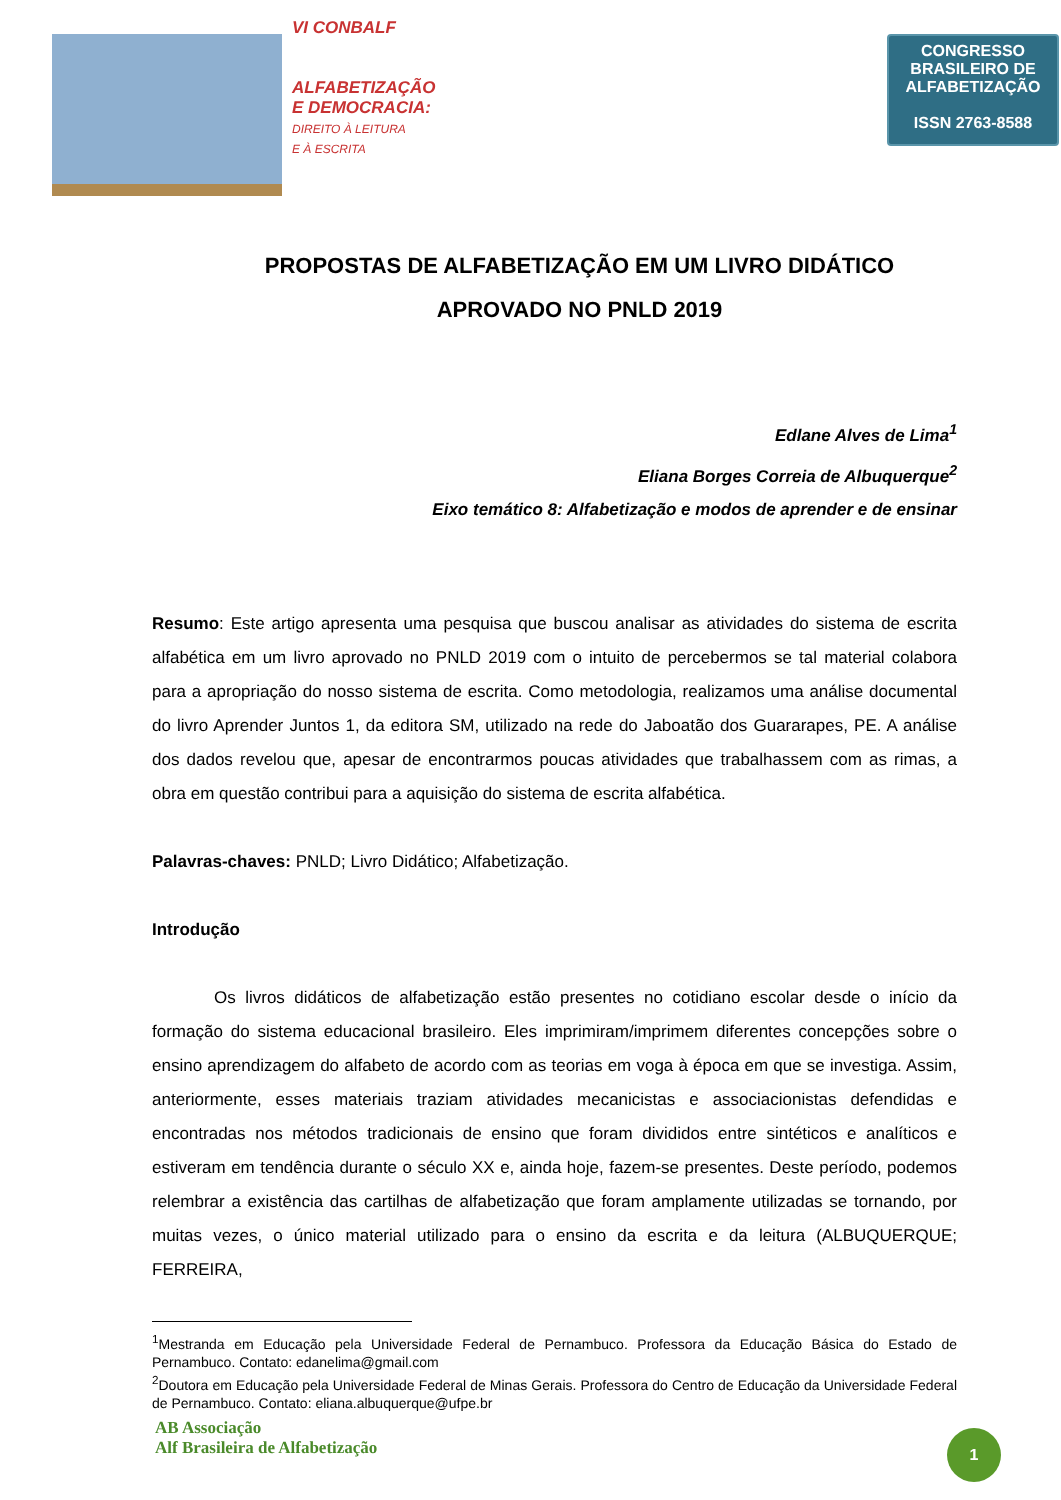VI CONBALF
ALFABETIZAÇÃO
E DEMOCRACIA:
DIREITO À LEITURA
E À ESCRITA
CONGRESSO
BRASILEIRO DE
ALFABETIZAÇÃO
ISSN 2763-8588
PROPOSTAS DE ALFABETIZAÇÃO EM UM LIVRO DIDÁTICO
APROVADO NO PNLD 2019
Edlane Alves de Lima<sup>1</sup>
Eliana Borges Correia de Albuquerque<sup>2</sup>
Eixo temático 8: Alfabetização e modos de aprender e de ensinar
Resumo: Este artigo apresenta uma pesquisa que buscou analisar as atividades do sistema de escrita alfabética em um livro aprovado no PNLD 2019 com o intuito de percebermos se tal material colabora para a apropriação do nosso sistema de escrita. Como metodologia, realizamos uma análise documental do livro Aprender Juntos 1, da editora SM, utilizado na rede do Jaboatão dos Guararapes, PE. A análise dos dados revelou que, apesar de encontrarmos poucas atividades que trabalhassem com as rimas, a obra em questão contribui para a aquisição do sistema de escrita alfabética.
Palavras-chaves: PNLD; Livro Didático; Alfabetização.
Introdução
Os livros didáticos de alfabetização estão presentes no cotidiano escolar desde o início da formação do sistema educacional brasileiro. Eles imprimiram/imprimem diferentes concepções sobre o ensino aprendizagem do alfabeto de acordo com as teorias em voga à época em que se investiga. Assim, anteriormente, esses materiais traziam atividades mecanicistas e associacionistas defendidas e encontradas nos métodos tradicionais de ensino que foram divididos entre sintéticos e analíticos e estiveram em tendência durante o século XX e, ainda hoje, fazem-se presentes. Deste período, podemos relembrar a existência das cartilhas de alfabetização que foram amplamente utilizadas se tornando, por muitas vezes, o único material utilizado para o ensino da escrita e da leitura (ALBUQUERQUE; FERREIRA,
<sup>1</sup> Mestranda em Educação pela Universidade Federal de Pernambuco. Professora da Educação Básica do Estado de Pernambuco. Contato: edanelima@gmail.com
<sup>2</sup> Doutora em Educação pela Universidade Federal de Minas Gerais. Professora do Centro de Educação da Universidade Federal de Pernambuco. Contato: eliana.albuquerque@ufpe.br
AB Associação
Alf Brasileira de Alfabetização
1